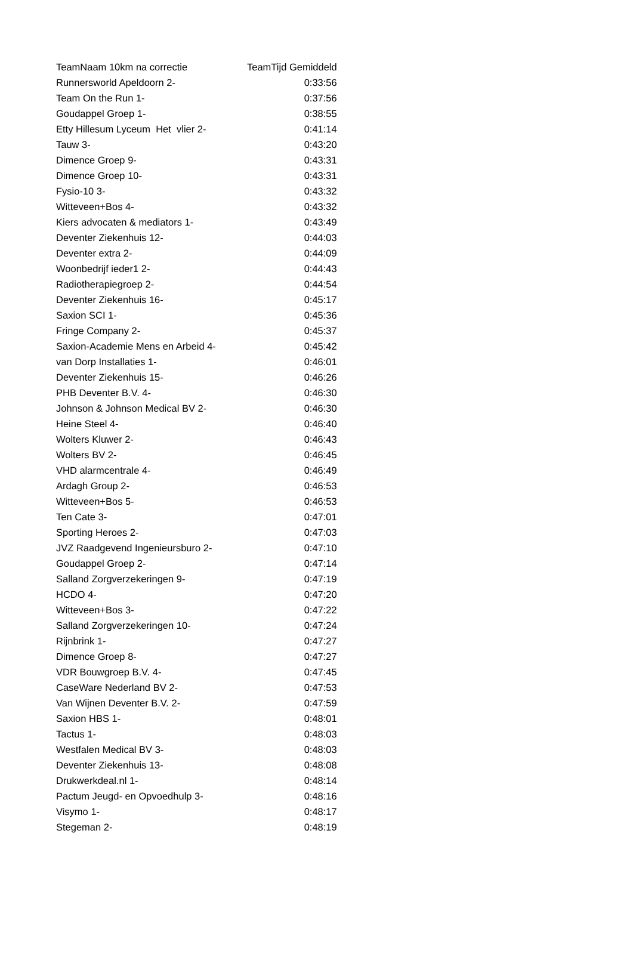| TeamNaam 10km na correctie | TeamTijd Gemiddeld |
| --- | --- |
| Runnersworld Apeldoorn 2- | 0:33:56 |
| Team On the Run 1- | 0:37:56 |
| Goudappel Groep 1- | 0:38:55 |
| Etty Hillesum Lyceum Het vlier 2- | 0:41:14 |
| Tauw 3- | 0:43:20 |
| Dimence Groep 9- | 0:43:31 |
| Dimence Groep 10- | 0:43:31 |
| Fysio-10 3- | 0:43:32 |
| Witteveen+Bos 4- | 0:43:32 |
| Kiers advocaten & mediators 1- | 0:43:49 |
| Deventer Ziekenhuis 12- | 0:44:03 |
| Deventer extra 2- | 0:44:09 |
| Woonbedrijf ieder1 2- | 0:44:43 |
| Radiotherapiegroep 2- | 0:44:54 |
| Deventer Ziekenhuis 16- | 0:45:17 |
| Saxion SCI 1- | 0:45:36 |
| Fringe Company 2- | 0:45:37 |
| Saxion-Academie Mens en Arbeid 4- | 0:45:42 |
| van Dorp Installaties 1- | 0:46:01 |
| Deventer Ziekenhuis 15- | 0:46:26 |
| PHB Deventer B.V. 4- | 0:46:30 |
| Johnson & Johnson Medical BV 2- | 0:46:30 |
| Heine Steel 4- | 0:46:40 |
| Wolters Kluwer 2- | 0:46:43 |
| Wolters BV 2- | 0:46:45 |
| VHD alarmcentrale 4- | 0:46:49 |
| Ardagh Group 2- | 0:46:53 |
| Witteveen+Bos 5- | 0:46:53 |
| Ten Cate 3- | 0:47:01 |
| Sporting Heroes 2- | 0:47:03 |
| JVZ Raadgevend Ingenieursburo 2- | 0:47:10 |
| Goudappel Groep 2- | 0:47:14 |
| Salland Zorgverzekeringen 9- | 0:47:19 |
| HCDO 4- | 0:47:20 |
| Witteveen+Bos 3- | 0:47:22 |
| Salland Zorgverzekeringen 10- | 0:47:24 |
| Rijnbrink 1- | 0:47:27 |
| Dimence Groep 8- | 0:47:27 |
| VDR Bouwgroep B.V. 4- | 0:47:45 |
| CaseWare Nederland BV 2- | 0:47:53 |
| Van Wijnen Deventer B.V. 2- | 0:47:59 |
| Saxion HBS 1- | 0:48:01 |
| Tactus 1- | 0:48:03 |
| Westfalen Medical BV 3- | 0:48:03 |
| Deventer Ziekenhuis 13- | 0:48:08 |
| Drukwerkdeal.nl 1- | 0:48:14 |
| Pactum Jeugd- en Opvoedhulp 3- | 0:48:16 |
| Visymo 1- | 0:48:17 |
| Stegeman 2- | 0:48:19 |